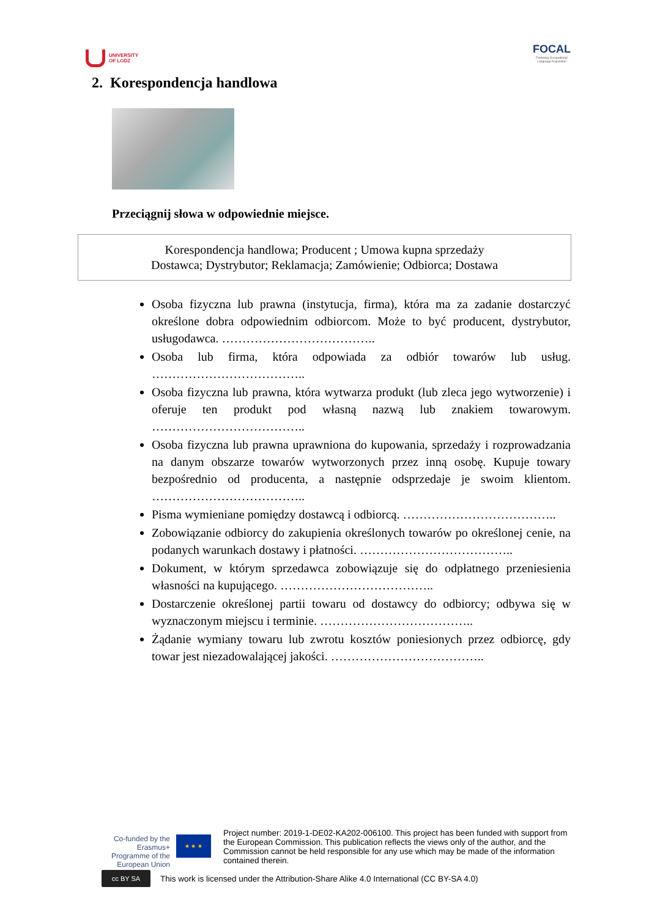UNIVERSITY
OF LODZ
FOCAL
Fostering Occupational
Language Acquisition
2. Korespondencja handlowa
Przeciągnij słowa w odpowiednie miejsce.
Korespondencja handlowa; Producent ; Umowa kupna sprzedaży
Dostawca; Dystrybutor; Reklamacja; Zamówienie; Odbiorca; Dostawa
Osoba fizyczna lub prawna (instytucja, firma), która ma za zadanie dostarczyć określone dobra odpowiednim odbiorcom. Może to być producent, dystrybutor, usługodawca. ………………………………..
Osoba lub firma, która odpowiada za odbiór towarów lub usług. ………………………………..
Osoba fizyczna lub prawna, która wytwarza produkt (lub zleca jego wytworzenie) i oferuje ten produkt pod własną nazwą lub znakiem towarowym. ………………………………..
Osoba fizyczna lub prawna uprawniona do kupowania, sprzedaży i rozprowadzania na danym obszarze towarów wytworzonych przez inną osobę. Kupuje towary bezpośrednio od producenta, a następnie odsprzedaje je swoim klientom. ………………………………..
Pisma wymieniane pomiędzy dostawcą i odbiorcą. ………………………………..
Zobowiązanie odbiorcy do zakupienia określonych towarów po określonej cenie, na podanych warunkach dostawy i płatności. ………………………………..
Dokument, w którym sprzedawca zobowiązuje się do odpłatnego przeniesienia własności na kupującego. ………………………………..
Dostarczenie określonej partii towaru od dostawcy do odbiorcy; odbywa się w wyznaczonym miejscu i terminie. ………………………………..
Żądanie wymiany towaru lub zwrotu kosztów poniesionych przez odbiorcę, gdy towar jest niezadowalającej jakości. ………………………………..
Co-funded by the Erasmus+ Programme of the European Union
★ ★ ★
Project number: 2019-1-DE02-KA202-006100. This project has been funded with support from the European Commission. This publication reflects the views only of the author, and the Commission cannot be held responsible for any use which may be made of the information contained therein.
cc BY SA
This work is licensed under the Attribution-Share Alike 4.0 International (CC BY-SA 4.0)